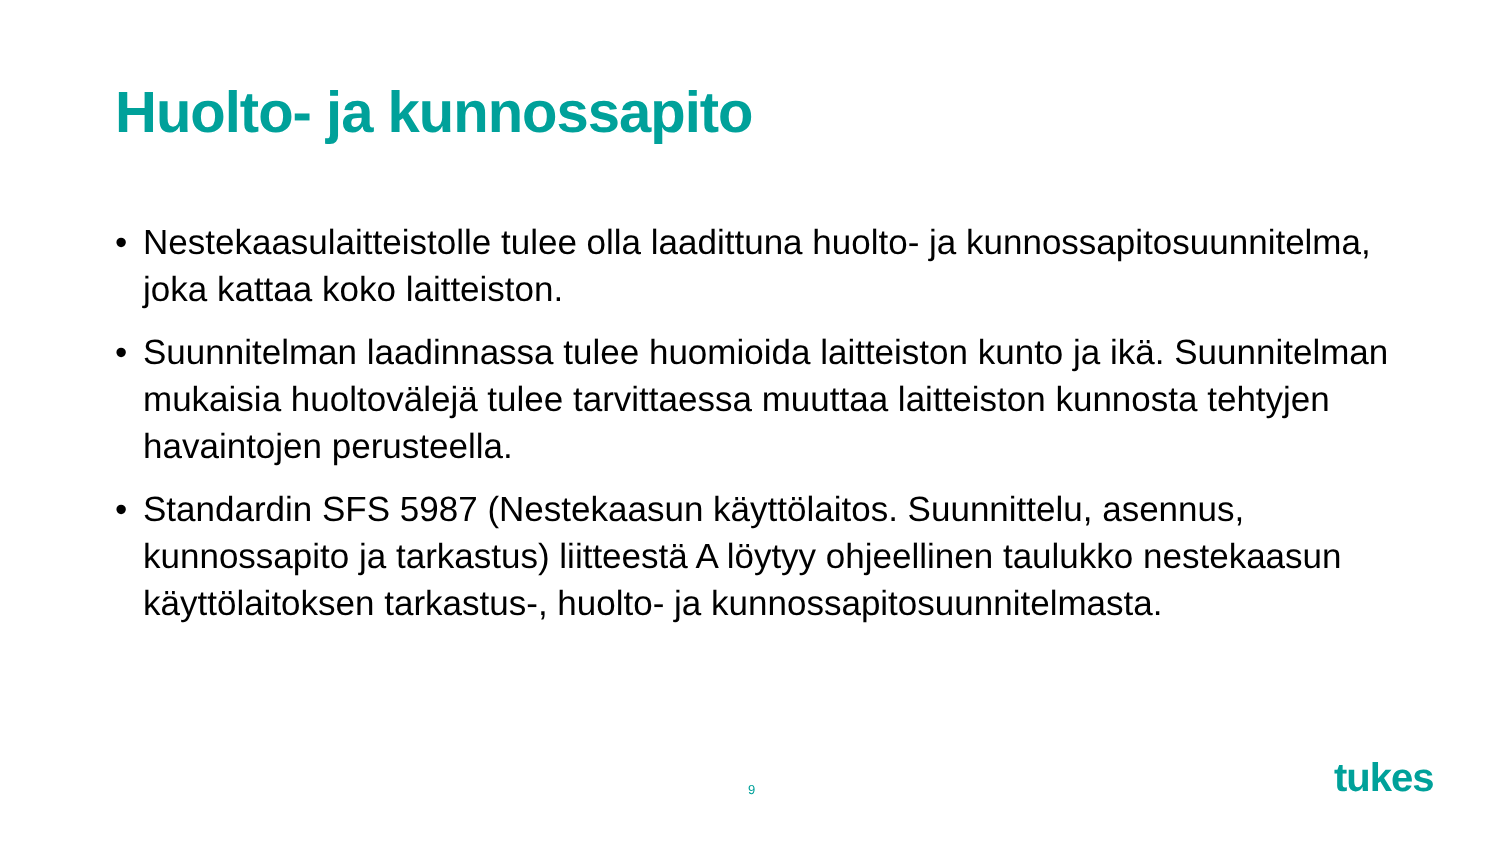Huolto- ja kunnossapito
• Nestekaasulaitteistolle tulee olla laadittuna huolto- ja kunnossapitosuunnitelma, joka kattaa koko laitteiston.
• Suunnitelman laadinnassa tulee huomioida laitteiston kunto ja ikä. Suunnitelman mukaisia huoltovälejä tulee tarvittaessa muuttaa laitteiston kunnosta tehtyjen havaintojen perusteella.
• Standardin SFS 5987 (Nestekaasun käyttölaitos. Suunnittelu, asennus, kunnossapito ja tarkastus) liitteestä A löytyy ohjeellinen taulukko nestekaasun käyttölaitoksen tarkastus-, huolto- ja kunnossapitosuunnitelmasta.
9 tukes